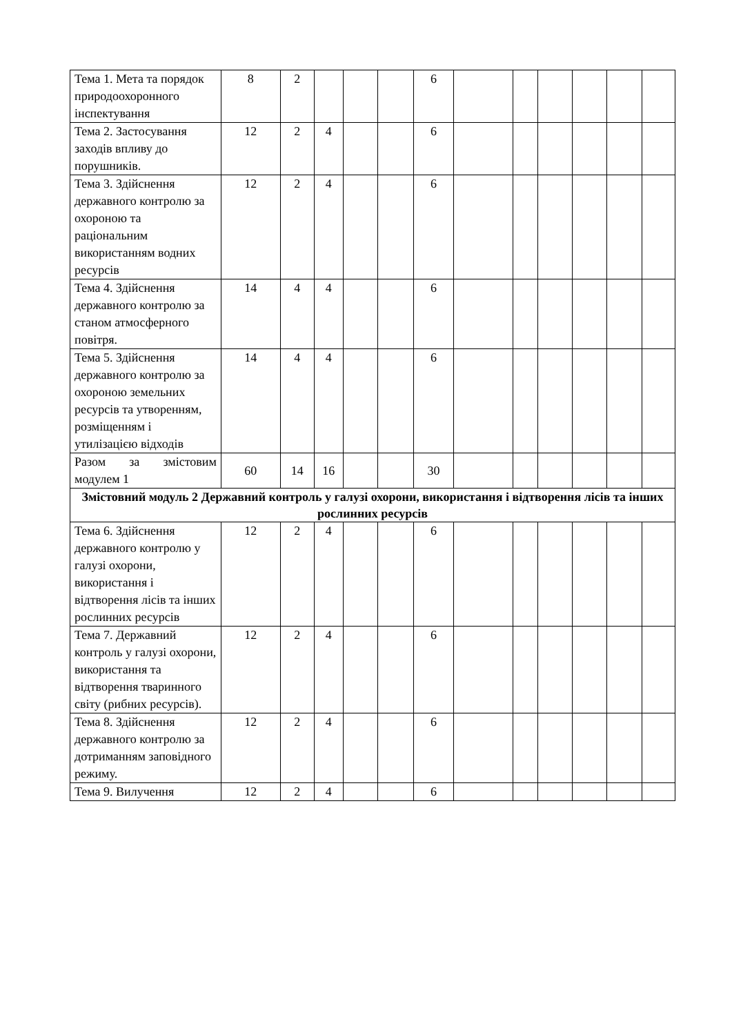| Тема 1. Мета та порядок природоохоронного інспектування | 8 | 2 | | | | 6 | | | | | | |
| Тема 2. Застосування заходів впливу до порушників. | 12 | 2 | 4 | | | 6 | | | | | | |
| Тема 3. Здійснення державного контролю за охороною та раціональним використанням водних ресурсів | 12 | 2 | 4 | | | 6 | | | | | | |
| Тема 4. Здійснення державного контролю за станом атмосферного повітря. | 14 | 4 | 4 | | | 6 | | | | | | |
| Тема 5. Здійснення державного контролю за охороною земельних ресурсів та утворенням, розміщенням і утилізацією відходів | 14 | 4 | 4 | | | 6 | | | | | | |
| Разом за змістовим модулем 1 | 60 | 14 | 16 | | | 30 | | | | | | |
| Змістовний модуль 2 Державний контроль у галузі охорони, використання і відтворення лісів та інших рослинних ресурсів | | | | | | | | | | | | |
| Тема 6. Здійснення державного контролю у галузі охорони, використання і відтворення лісів та інших рослинних ресурсів | 12 | 2 | 4 | | | 6 | | | | | | |
| Тема 7. Державний контроль у галузі охорони, використання та відтворення тваринного світу (рибних ресурсів). | 12 | 2 | 4 | | | 6 | | | | | | |
| Тема 8. Здійснення державного контролю за дотриманням заповідного режиму. | 12 | 2 | 4 | | | 6 | | | | | | |
| Тема 9. Вилучення | 12 | 2 | 4 | | | 6 | | | | | | |